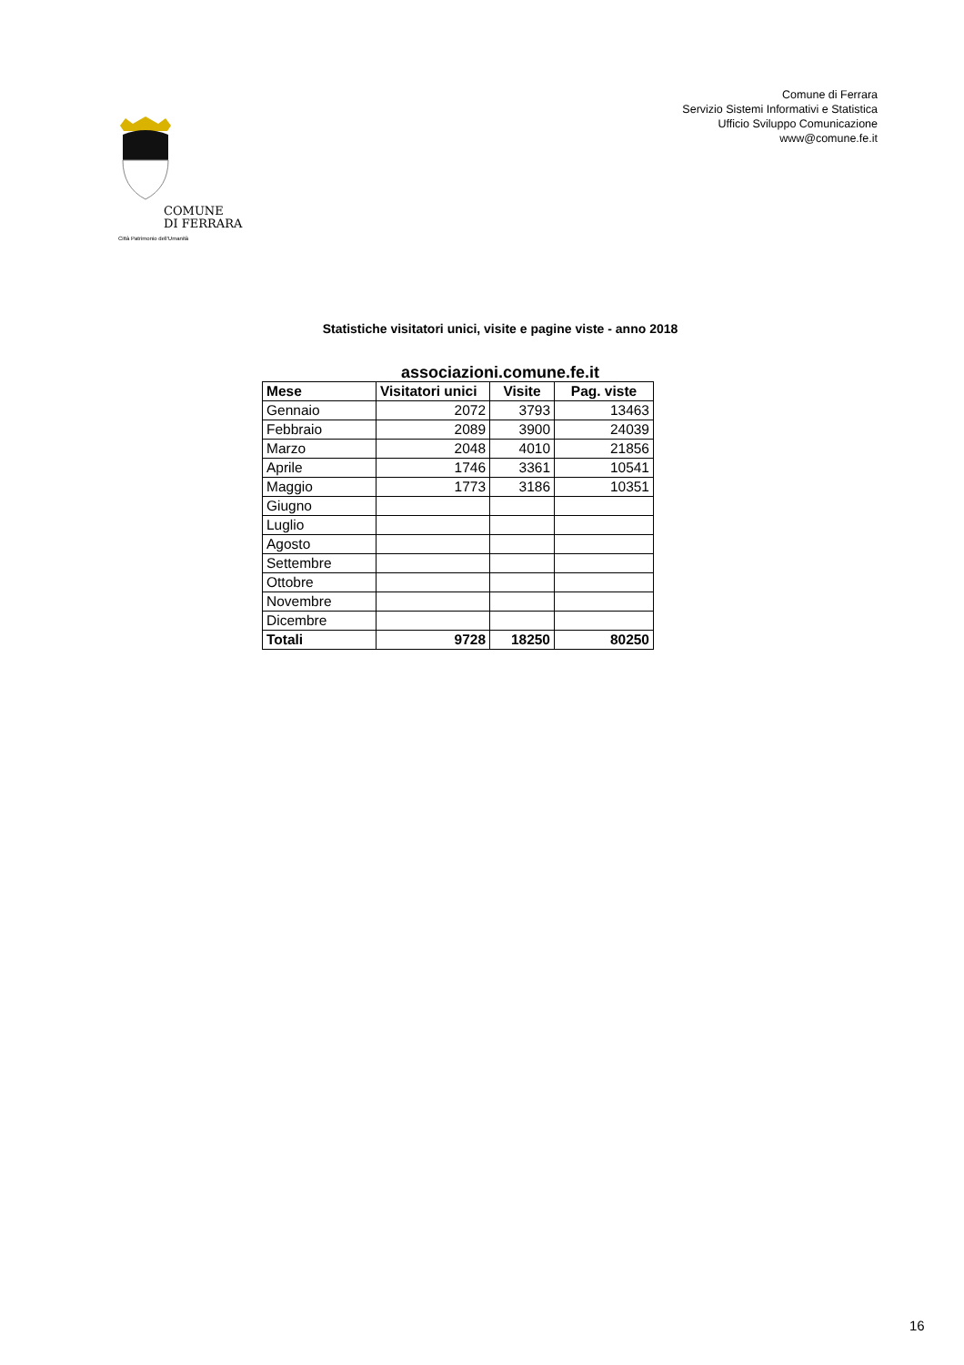COMUNE
DI FERRARA
Città Patrimonio dell'Umanità
Comune di Ferrara
Servizio Sistemi Informativi e Statistica
Ufficio Sviluppo Comunicazione
www@comune.fe.it
Statistiche visitatori unici, visite e pagine viste - anno 2018
associazioni.comune.fe.it
| Mese | Visitatori unici | Visite | Pag. viste |
| --- | --- | --- | --- |
| Gennaio | 2072 | 3793 | 13463 |
| Febbraio | 2089 | 3900 | 24039 |
| Marzo | 2048 | 4010 | 21856 |
| Aprile | 1746 | 3361 | 10541 |
| Maggio | 1773 | 3186 | 10351 |
| Giugno | | | |
| Luglio | | | |
| Agosto | | | |
| Settembre | | | |
| Ottobre | | | |
| Novembre | | | |
| Dicembre | | | |
| Totali | 9728 | 18250 | 80250 |
16